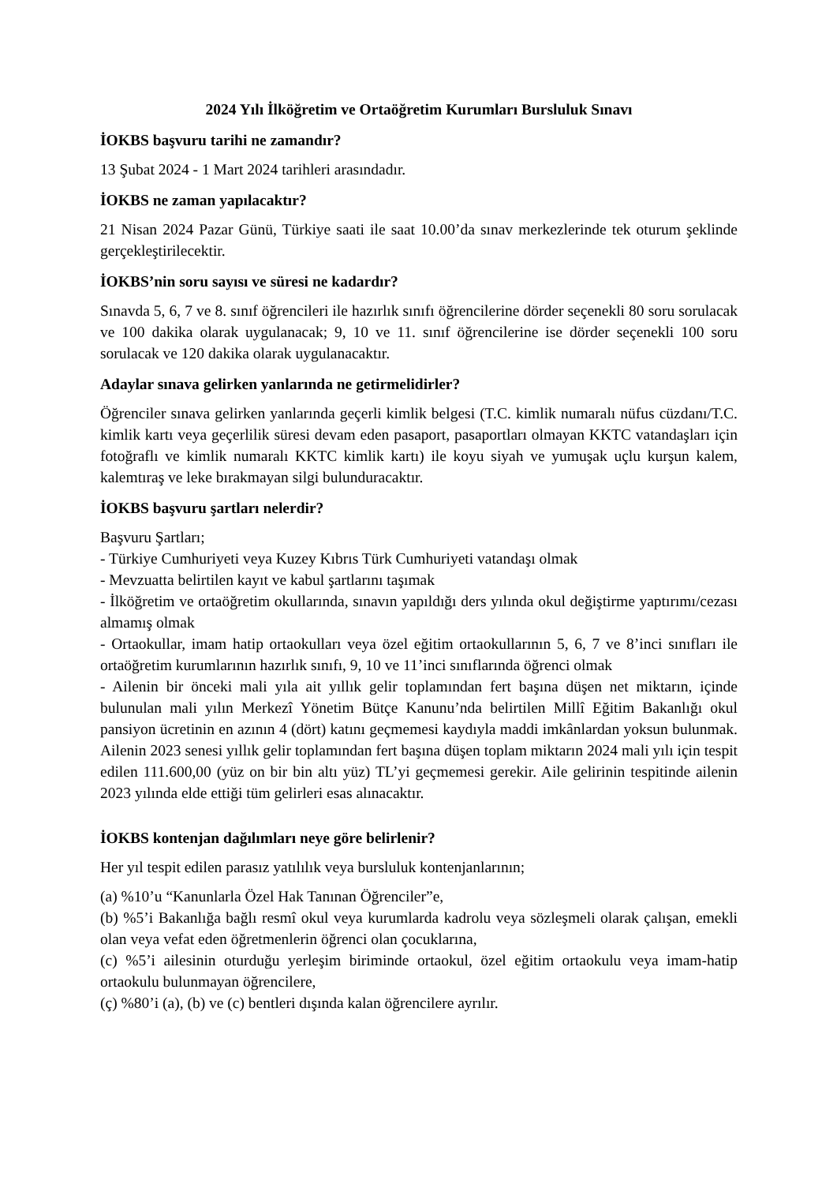2024 Yılı İlköğretim ve Ortaöğretim Kurumları Bursluluk Sınavı
İOKBS başvuru tarihi ne zamandır?
13 Şubat 2024 - 1 Mart 2024 tarihleri arasındadır.
İOKBS ne zaman yapılacaktır?
21 Nisan 2024 Pazar Günü, Türkiye saati ile saat 10.00’da sınav merkezlerinde tek oturum şeklinde gerçekleştirilecektir.
İOKBS’nin soru sayısı ve süresi ne kadardır?
Sınavda 5, 6, 7 ve 8. sınıf öğrencileri ile hazırlık sınıfı öğrencilerine dörder seçenekli 80 soru sorulacak ve 100 dakika olarak uygulanacak; 9, 10 ve 11. sınıf öğrencilerine ise dörder seçenekli 100 soru sorulacak ve 120 dakika olarak uygulanacaktır.
Adaylar sınava gelirken yanlarında ne getirmelidirler?
Öğrenciler sınava gelirken yanlarında geçerli kimlik belgesi (T.C. kimlik numaralı nüfus cüzdanı/T.C. kimlik kartı veya geçerlilik süresi devam eden pasaport, pasaportları olmayan KKTC vatandaşları için fotoğraflı ve kimlik numaralı KKTC kimlik kartı) ile koyu siyah ve yumuşak uçlu kurşun kalem, kalemtıraş ve leke bırakmayan silgi bulunduracaktır.
İOKBS başvuru şartları nelerdir?
Başvuru Şartları;
- Türkiye Cumhuriyeti veya Kuzey Kıbrıs Türk Cumhuriyeti vatandaşı olmak
- Mevzuatta belirtilen kayıt ve kabul şartlarını taşımak
- İlköğretim ve ortaöğretim okullarında, sınavın yapıldığı ders yılında okul değiştirme yaptırımı/cezası almamış olmak
- Ortaokullar, imam hatip ortaokulları veya özel eğitim ortaokullarının 5, 6, 7 ve 8’inci sınıfları ile ortaöğretim kurumlarının hazırlık sınıfı, 9, 10 ve 11’inci sınıflarında öğrenci olmak
- Ailenin bir önceki mali yıla ait yıllık gelir toplamından fert başına düşen net miktarın, içinde bulunulan mali yılın Merkezî Yönetim Bütçe Kanunu’nda belirtilen Millî Eğitim Bakanlığı okul pansiyon ücretinin en azının 4 (dört) katını geçmemesi kaydıyla maddi imkânlardan yoksun bulunmak. Ailenin 2023 senesi yıllık gelir toplamından fert başına düşen toplam miktarın 2024 mali yılı için tespit edilen 111.600,00 (yüz on bir bin altı yüz) TL’yi geçmemesi gerekir. Aile gelirinin tespitinde ailenin 2023 yılında elde ettiği tüm gelirleri esas alınacaktır.
İOKBS kontenjan dağılımları neye göre belirlenir?
Her yıl tespit edilen parasız yatılılık veya bursluluk kontenjanlarının;
(a) %10’u “Kanunlarla Özel Hak Tanınan Öğrenciler”e,
(b) %5’i Bakanlığa bağlı resmî okul veya kurumlarda kadrolu veya sözleşmeli olarak çalışan, emekli olan veya vefat eden öğretmenlerin öğrenci olan çocuklarına,
(c) %5’i ailesinin oturduğu yerleşim biriminde ortaokul, özel eğitim ortaokulu veya imam-hatip ortaokulu bulunmayan öğrencilere,
(ç) %80’i (a), (b) ve (c) bentleri dışında kalan öğrencilere ayrılır.